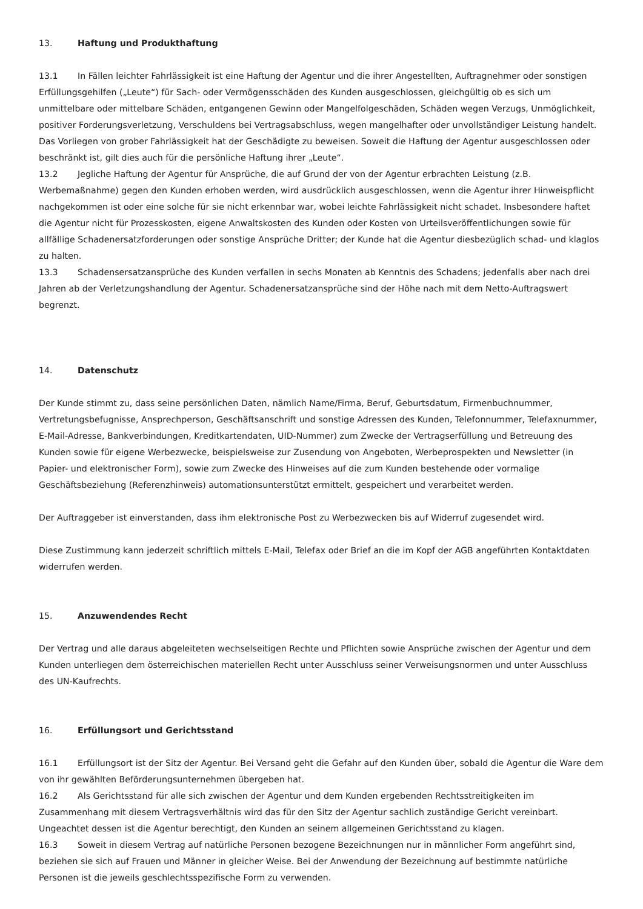13. Haftung und Produkthaftung
13.1 In Fällen leichter Fahrlässigkeit ist eine Haftung der Agentur und die ihrer Angestellten, Auftragnehmer oder sonstigen Erfüllungsgehilfen („Leute“) für Sach- oder Vermögensschäden des Kunden ausgeschlossen, gleichgültig ob es sich um unmittelbare oder mittelbare Schäden, entgangenen Gewinn oder Mangelfolgeschäden, Schäden wegen Verzugs, Unmöglichkeit, positiver Forderungsverletzung, Verschuldens bei Vertragsabschluss, wegen mangelhafter oder unvollständiger Leistung handelt. Das Vorliegen von grober Fahrlässigkeit hat der Geschädigte zu beweisen. Soweit die Haftung der Agentur ausgeschlossen oder beschränkt ist, gilt dies auch für die persönliche Haftung ihrer „Leute“.
13.2 Jegliche Haftung der Agentur für Ansprüche, die auf Grund der von der Agentur erbrachten Leistung (z.B. Werbemaßnahme) gegen den Kunden erhoben werden, wird ausdrücklich ausgeschlossen, wenn die Agentur ihrer Hinweispflicht nachgekommen ist oder eine solche für sie nicht erkennbar war, wobei leichte Fahrlässigkeit nicht schadet. Insbesondere haftet die Agentur nicht für Prozesskosten, eigene Anwaltskosten des Kunden oder Kosten von Urteilsveröffentlichungen sowie für allfällige Schadenersatzforderungen oder sonstige Ansprüche Dritter; der Kunde hat die Agentur diesbezüglich schad- und klaglos zu halten.
13.3 Schadensersatzansprüche des Kunden verfallen in sechs Monaten ab Kenntnis des Schadens; jedenfalls aber nach drei Jahren ab der Verletzungshandlung der Agentur. Schadenersatzansprüche sind der Höhe nach mit dem Netto-Auftragswert begrenzt.
14. Datenschutz
Der Kunde stimmt zu, dass seine persönlichen Daten, nämlich Name/Firma, Beruf, Geburtsdatum, Firmenbuchnummer, Vertretungsbefugnisse, Ansprechperson, Geschäftsanschrift und sonstige Adressen des Kunden, Telefonnummer, Telefaxnummer, E-Mail-Adresse, Bankverbindungen, Kreditkartendaten, UID-Nummer) zum Zwecke der Vertragserfüllung und Betreuung des Kunden sowie für eigene Werbezwecke, beispielsweise zur Zusendung von Angeboten, Werbeprospekten und Newsletter (in Papier- und elektronischer Form), sowie zum Zwecke des Hinweises auf die zum Kunden bestehende oder vormalige Geschäftsbeziehung (Referenzhinweis) automationsunterstützt ermittelt, gespeichert und verarbeitet werden.
Der Auftraggeber ist einverstanden, dass ihm elektronische Post zu Werbezwecken bis auf Widerruf zugesendet wird.
Diese Zustimmung kann jederzeit schriftlich mittels E-Mail, Telefax oder Brief an die im Kopf der AGB angeführten Kontaktdaten widerrufen werden.
15. Anzuwendendes Recht
Der Vertrag und alle daraus abgeleiteten wechselseitigen Rechte und Pflichten sowie Ansprüche zwischen der Agentur und dem Kunden unterliegen dem österreichischen materiellen Recht unter Ausschluss seiner Verweisungsnormen und unter Ausschluss des UN-Kaufrechts.
16. Erfüllungsort und Gerichtsstand
16.1 Erfüllungsort ist der Sitz der Agentur. Bei Versand geht die Gefahr auf den Kunden über, sobald die Agentur die Ware dem von ihr gewählten Beförderungsunternehmen übergeben hat.
16.2 Als Gerichtsstand für alle sich zwischen der Agentur und dem Kunden ergebenden Rechtsstreitigkeiten im Zusammenhang mit diesem Vertragsverhältnis wird das für den Sitz der Agentur sachlich zuständige Gericht vereinbart. Ungeachtet dessen ist die Agentur berechtigt, den Kunden an seinem allgemeinen Gerichtsstand zu klagen.
16.3 Soweit in diesem Vertrag auf natürliche Personen bezogene Bezeichnungen nur in männlicher Form angeführt sind, beziehen sie sich auf Frauen und Männer in gleicher Weise. Bei der Anwendung der Bezeichnung auf bestimmte natürliche Personen ist die jeweils geschlechtsspezifische Form zu verwenden.